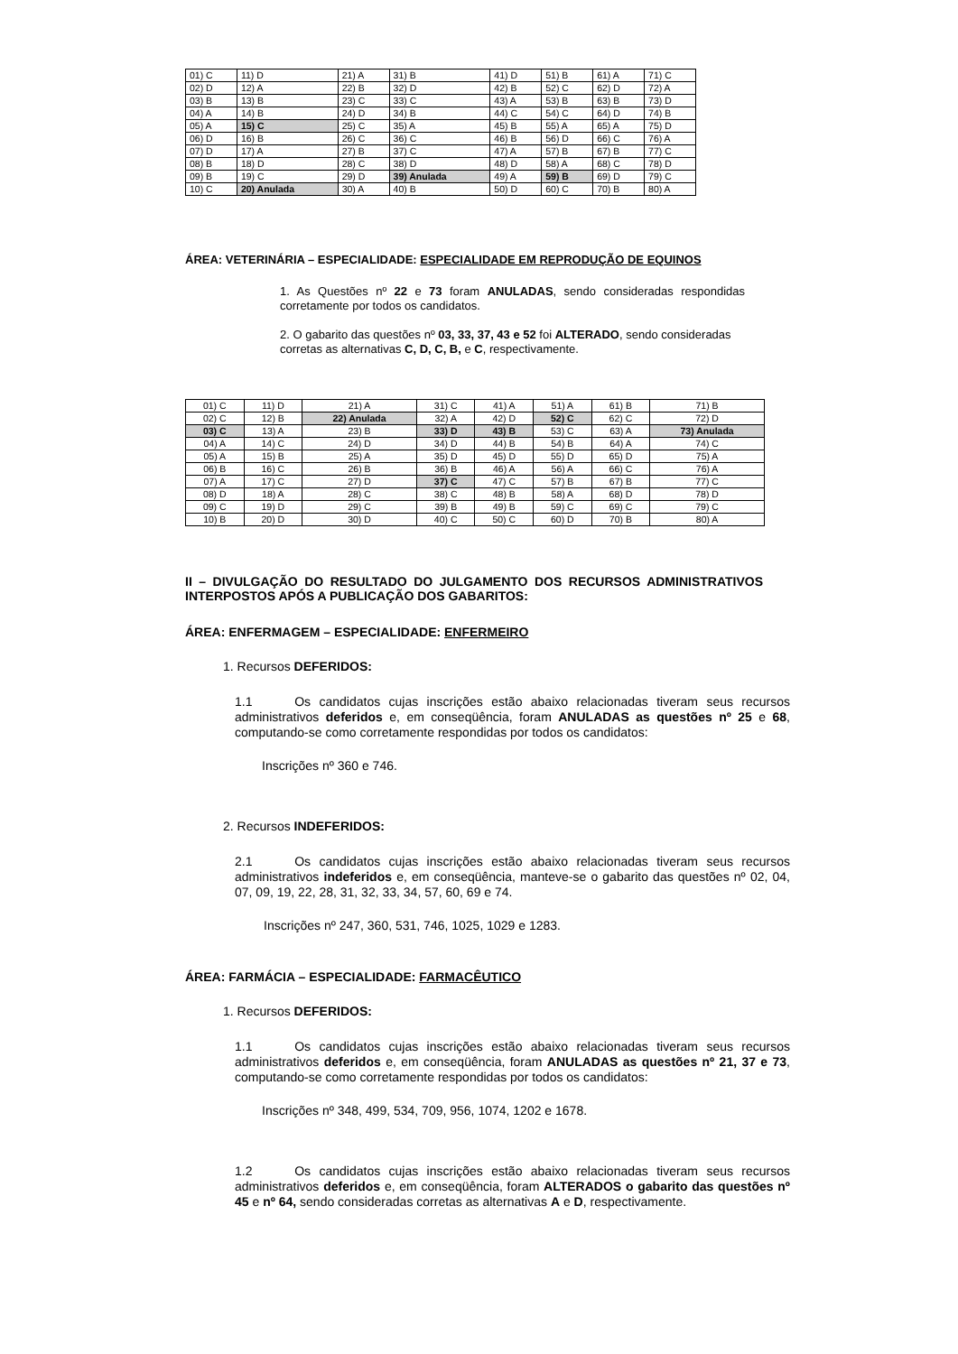| 01) C | 11) D | 21) A | 31) B | 41) D | 51) B | 61) A | 71) C |
| 02) D | 12) A | 22) B | 32) D | 42) B | 52) C | 62) D | 72) A |
| 03) B | 13) B | 23) C | 33) C | 43) A | 53) B | 63) B | 73) D |
| 04) A | 14) B | 24) D | 34) B | 44) C | 54) C | 64) D | 74) B |
| 05) A | 15) C | 25) C | 35) A | 45) B | 55) A | 65) A | 75) D |
| 06) D | 16) B | 26) C | 36) C | 46) B | 56) D | 66) C | 76) A |
| 07) D | 17) A | 27) B | 37) C | 47) A | 57) B | 67) B | 77) C |
| 08) B | 18) D | 28) C | 38) D | 48) D | 58) A | 68) C | 78) D |
| 09) B | 19) C | 29) D | 39) Anulada | 49) A | 59) B | 69) D | 79) C |
| 10) C | 20) Anulada | 30) A | 40) B | 50) D | 60) C | 70) B | 80) A |
ÁREA: VETERINÁRIA – ESPECIALIDADE: ESPECIALIDADE EM REPRODUÇÃO DE EQUINOS
1. As Questões nº 22 e 73 foram ANULADAS, sendo consideradas respondidas corretamente por todos os candidatos.
2. O gabarito das questões nº 03, 33, 37, 43 e 52 foi ALTERADO, sendo consideradas corretas as alternativas C, D, C, B, e C, respectivamente.
| 01) C | 11) D | 21) A | 31) C | 41) A | 51) A | 61) B | 71) B |
| 02) C | 12) B | 22) Anulada | 32) A | 42) D | 52) C | 62) C | 72) D |
| 03) C | 13) A | 23) B | 33) D | 43) B | 53) C | 63) A | 73) Anulada |
| 04) A | 14) C | 24) D | 34) D | 44) B | 54) B | 64) A | 74) C |
| 05) A | 15) B | 25) A | 35) D | 45) D | 55) D | 65) D | 75) A |
| 06) B | 16) C | 26) B | 36) B | 46) A | 56) A | 66) C | 76) A |
| 07) A | 17) C | 27) D | 37) C | 47) C | 57) B | 67) B | 77) C |
| 08) D | 18) A | 28) C | 38) C | 48) B | 58) A | 68) D | 78) D |
| 09) C | 19) D | 29) C | 39) B | 49) B | 59) C | 69) C | 79) C |
| 10) B | 20) D | 30) D | 40) C | 50) C | 60) D | 70) B | 80) A |
II – DIVULGAÇÃO DO RESULTADO DO JULGAMENTO DOS RECURSOS ADMINISTRATIVOS INTERPOSTOS APÓS A PUBLICAÇÃO DOS GABARITOS:
ÁREA: ENFERMAGEM – ESPECIALIDADE: ENFERMEIRO
1. Recursos DEFERIDOS:
1.1 Os candidatos cujas inscrições estão abaixo relacionadas tiveram seus recursos administrativos deferidos e, em conseqüência, foram ANULADAS as questões nº 25 e 68, computando-se como corretamente respondidas por todos os candidatos:
Inscrições nº 360 e 746.
2. Recursos INDEFERIDOS:
2.1 Os candidatos cujas inscrições estão abaixo relacionadas tiveram seus recursos administrativos indeferidos e, em conseqüência, manteve-se o gabarito das questões nº 02, 04, 07, 09, 19, 22, 28, 31, 32, 33, 34, 57, 60, 69 e 74.
Inscrições nº 247, 360, 531, 746, 1025, 1029 e 1283.
ÁREA: FARMÁCIA – ESPECIALIDADE: FARMACÊUTICO
1. Recursos DEFERIDOS:
1.1 Os candidatos cujas inscrições estão abaixo relacionadas tiveram seus recursos administrativos deferidos e, em conseqüência, foram ANULADAS as questões nº 21, 37 e 73, computando-se como corretamente respondidas por todos os candidatos:
Inscrições nº 348, 499, 534, 709, 956, 1074, 1202 e 1678.
1.2 Os candidatos cujas inscrições estão abaixo relacionadas tiveram seus recursos administrativos deferidos e, em conseqüência, foram ALTERADOS o gabarito das questões nº 45 e nº 64, sendo consideradas corretas as alternativas A e D, respectivamente.